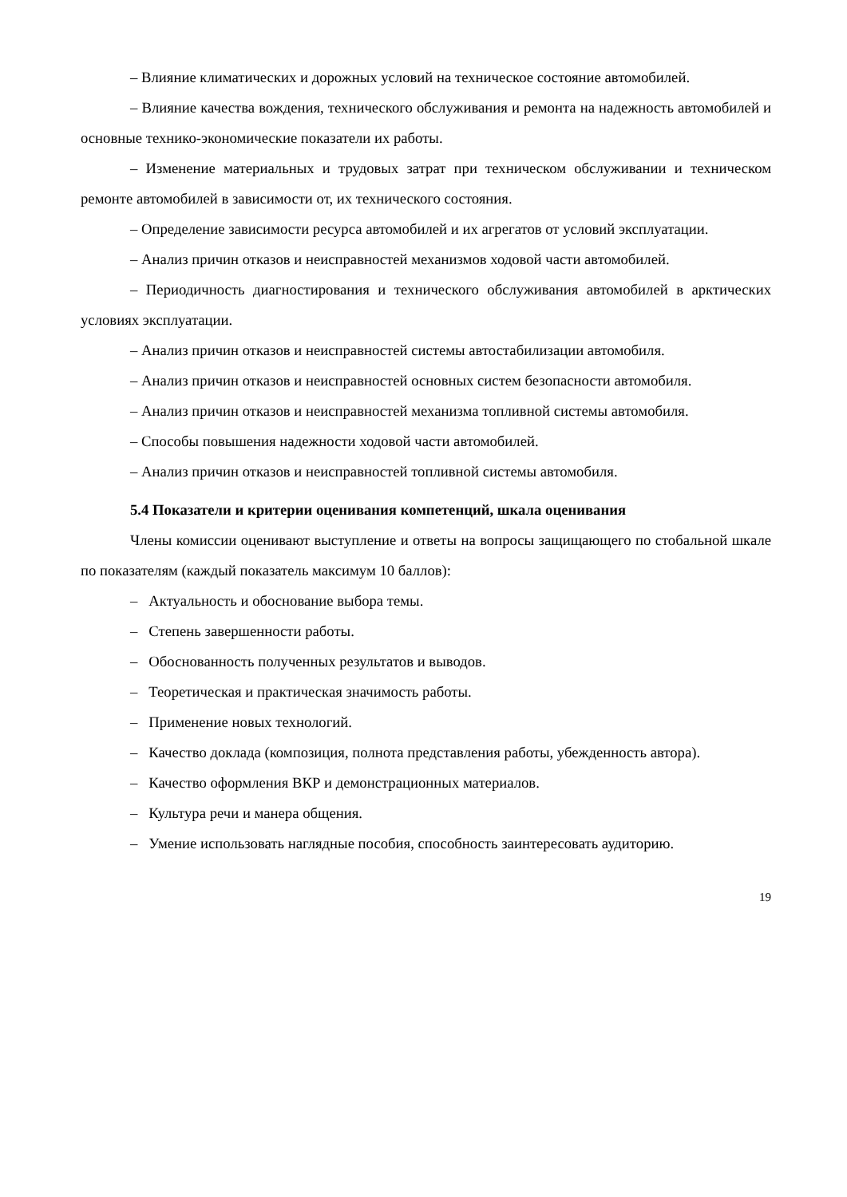– Влияние климатических и дорожных условий на техническое состояние автомобилей.
– Влияние качества вождения, технического обслуживания и ремонта на надежность автомобилей и основные технико-экономические показатели их работы.
– Изменение материальных и трудовых затрат при техническом обслуживании и техническом ремонте автомобилей в зависимости от, их технического состояния.
– Определение зависимости ресурса автомобилей и их агрегатов от условий эксплуатации.
– Анализ причин отказов и неисправностей механизмов ходовой части автомобилей.
– Периодичность диагностирования и технического обслуживания автомобилей в арктических условиях эксплуатации.
– Анализ причин отказов и неисправностей системы автостабилизации автомобиля.
– Анализ причин отказов и неисправностей основных систем безопасности автомобиля.
– Анализ причин отказов и неисправностей механизма топливной системы автомобиля.
– Способы повышения надежности ходовой части автомобилей.
– Анализ причин отказов и неисправностей топливной системы автомобиля.
5.4 Показатели и критерии оценивания компетенций, шкала оценивания
Члены комиссии оценивают выступление и ответы на вопросы защищающего по стобальной шкале по показателям (каждый показатель максимум 10 баллов):
– Актуальность и обоснование выбора темы.
– Степень завершенности работы.
– Обоснованность полученных результатов и выводов.
– Теоретическая и практическая значимость работы.
– Применение новых технологий.
– Качество доклада (композиция, полнота представления работы, убежденность автора).
– Качество оформления ВКР и демонстрационных материалов.
– Культура речи и манера общения.
– Умение использовать наглядные пособия, способность заинтересовать аудиторию.
19